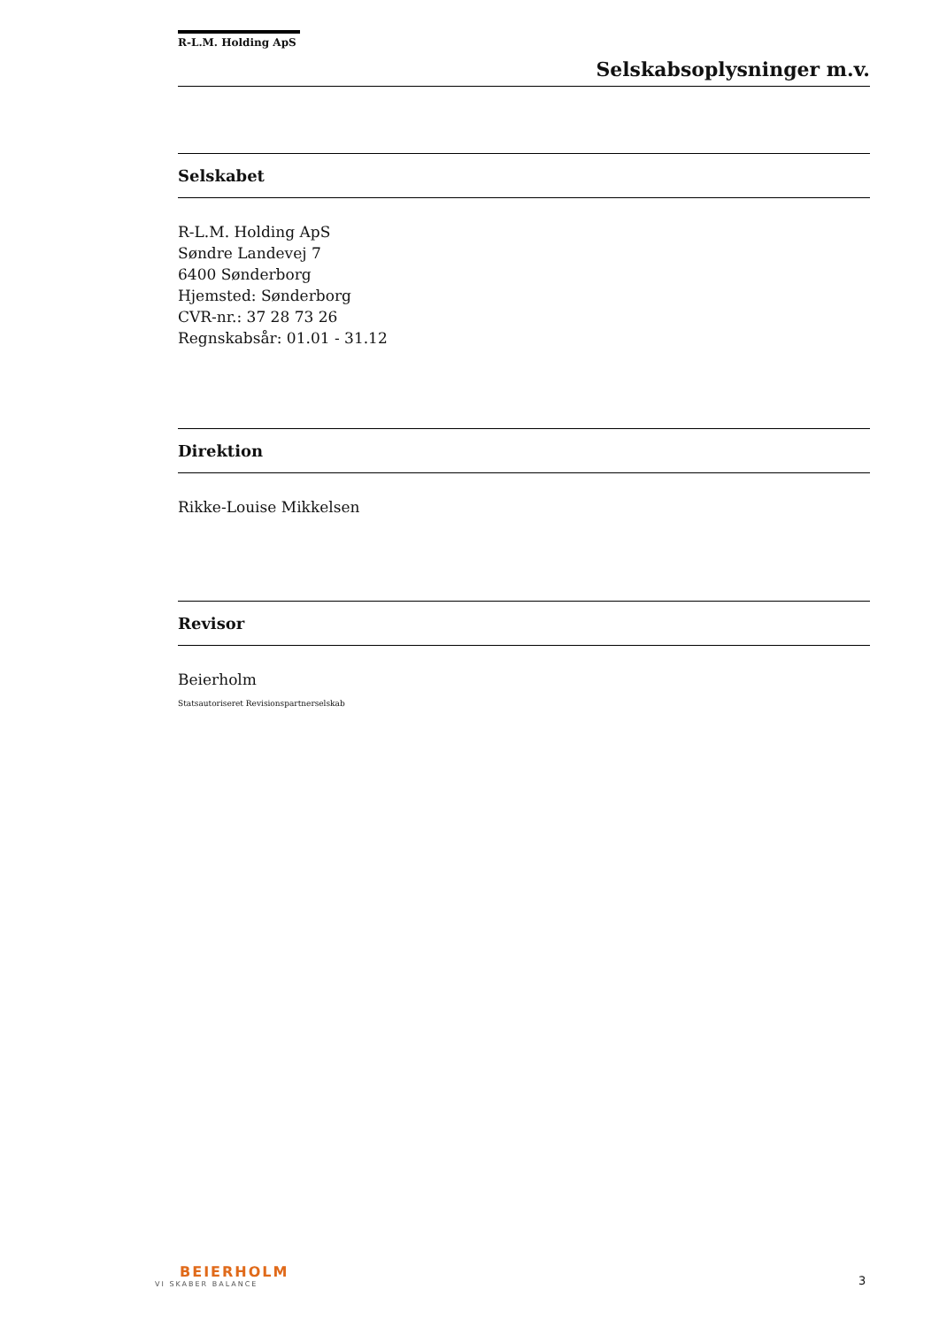R-L.M. Holding ApS
Selskabsoplysninger m.v.
Selskabet
R-L.M. Holding ApS
Søndre Landevej 7
6400 Sønderborg
Hjemsted: Sønderborg
CVR-nr.: 37 28 73 26
Regnskabsår: 01.01 - 31.12
Direktion
Rikke-Louise Mikkelsen
Revisor
Beierholm
Statsautoriseret Revisionspartnerselskab
BEIERHOLM
VI SKABER BALANCE
3